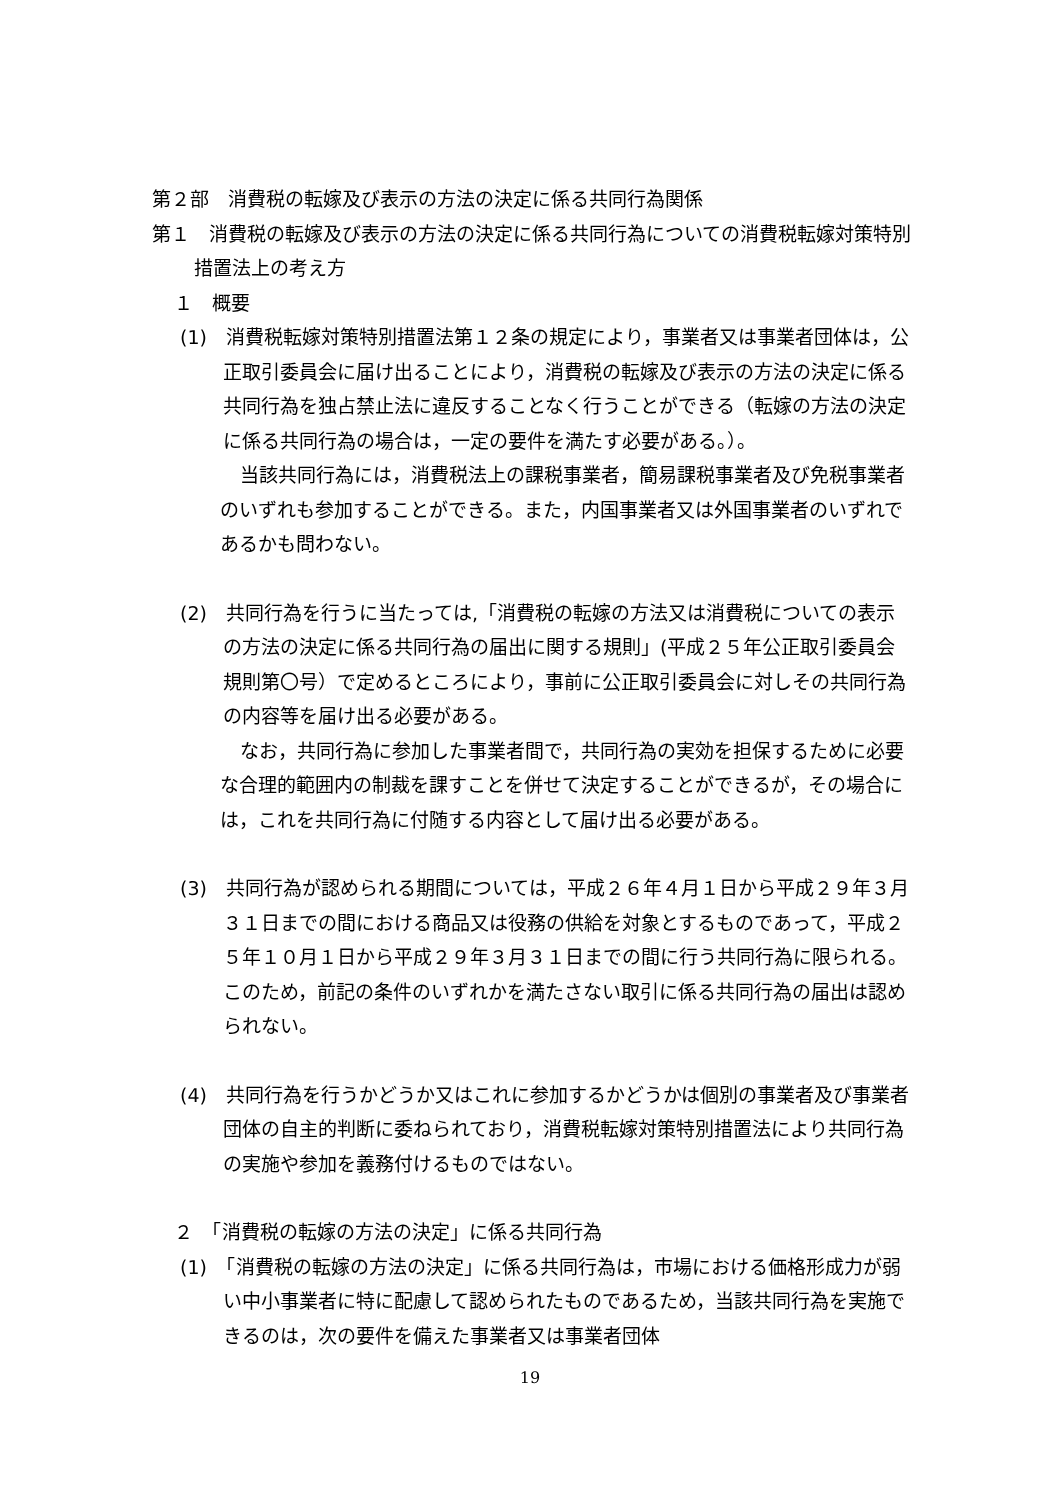第２部　消費税の転嫁及び表示の方法の決定に係る共同行為関係
第１　消費税の転嫁及び表示の方法の決定に係る共同行為についての消費税転嫁対策特別措置法上の考え方
１　概要
(1)　消費税転嫁対策特別措置法第１２条の規定により，事業者又は事業者団体は，公正取引委員会に届け出ることにより，消費税の転嫁及び表示の方法の決定に係る共同行為を独占禁止法に違反することなく行うことができる（転嫁の方法の決定に係る共同行為の場合は，一定の要件を満たす必要がある。）。
当該共同行為には，消費税法上の課税事業者，簡易課税事業者及び免税事業者のいずれも参加することができる。また，内国事業者又は外国事業者のいずれであるかも問わない。
(2)　共同行為を行うに当たっては,「消費税の転嫁の方法又は消費税についての表示の方法の決定に係る共同行為の届出に関する規則」(平成２５年公正取引委員会規則第〇号）で定めるところにより，事前に公正取引委員会に対しその共同行為の内容等を届け出る必要がある。
なお，共同行為に参加した事業者間で，共同行為の実効を担保するために必要な合理的範囲内の制裁を課すことを併せて決定することができるが，その場合には，これを共同行為に付随する内容として届け出る必要がある。
(3)　共同行為が認められる期間については，平成２６年４月１日から平成２９年３月３１日までの間における商品又は役務の供給を対象とするものであって，平成２５年１０月１日から平成２９年３月３１日までの間に行う共同行為に限られる。このため，前記の条件のいずれかを満たさない取引に係る共同行為の届出は認められない。
(4)　共同行為を行うかどうか又はこれに参加するかどうかは個別の事業者及び事業者団体の自主的判断に委ねられており，消費税転嫁対策特別措置法により共同行為の実施や参加を義務付けるものではない。
２　「消費税の転嫁の方法の決定」に係る共同行為
(1)　「消費税の転嫁の方法の決定」に係る共同行為は，市場における価格形成力が弱い中小事業者に特に配慮して認められたものであるため，当該共同行為を実施できるのは，次の要件を備えた事業者又は事業者団体
19